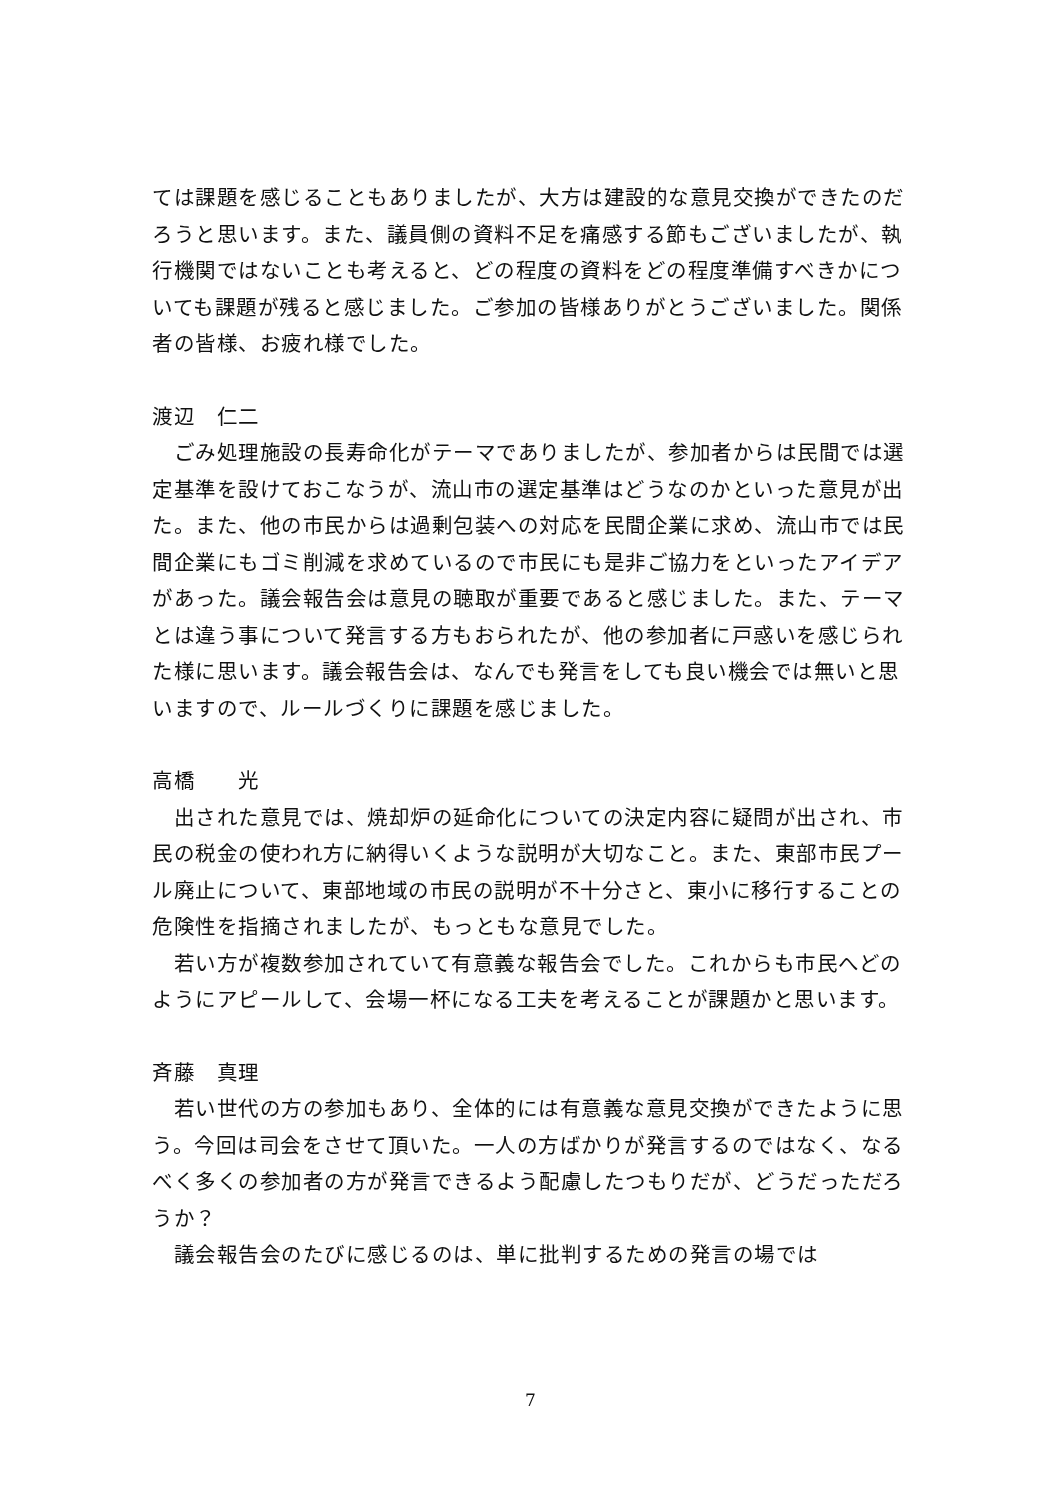ては課題を感じることもありましたが、大方は建設的な意見交換ができたのだろうと思います。また、議員側の資料不足を痛感する節もございましたが、執行機関ではないことも考えると、どの程度の資料をどの程度準備すべきかについても課題が残ると感じました。ご参加の皆様ありがとうございました。関係者の皆様、お疲れ様でした。
渡辺　仁二
　ごみ処理施設の長寿命化がテーマでありましたが、参加者からは民間では選定基準を設けておこなうが、流山市の選定基準はどうなのかといった意見が出た。また、他の市民からは過剰包装への対応を民間企業に求め、流山市では民間企業にもゴミ削減を求めているので市民にも是非ご協力をといったアイデアがあった。議会報告会は意見の聴取が重要であると感じました。また、テーマとは違う事について発言する方もおられたが、他の参加者に戸惑いを感じられた様に思います。議会報告会は、なんでも発言をしても良い機会では無いと思いますので、ルールづくりに課題を感じました。
高橋　　光
　出された意見では、焼却炉の延命化についての決定内容に疑問が出され、市民の税金の使われ方に納得いくような説明が大切なこと。また、東部市民プール廃止について、東部地域の市民の説明が不十分さと、東小に移行することの危険性を指摘されましたが、もっともな意見でした。
　若い方が複数参加されていて有意義な報告会でした。これからも市民へどのようにアピールして、会場一杯になる工夫を考えることが課題かと思います。
斉藤　真理
　若い世代の方の参加もあり、全体的には有意義な意見交換ができたように思う。今回は司会をさせて頂いた。一人の方ばかりが発言するのではなく、なるべく多くの参加者の方が発言できるよう配慮したつもりだが、どうだっただろうか？
　議会報告会のたびに感じるのは、単に批判するための発言の場では
7